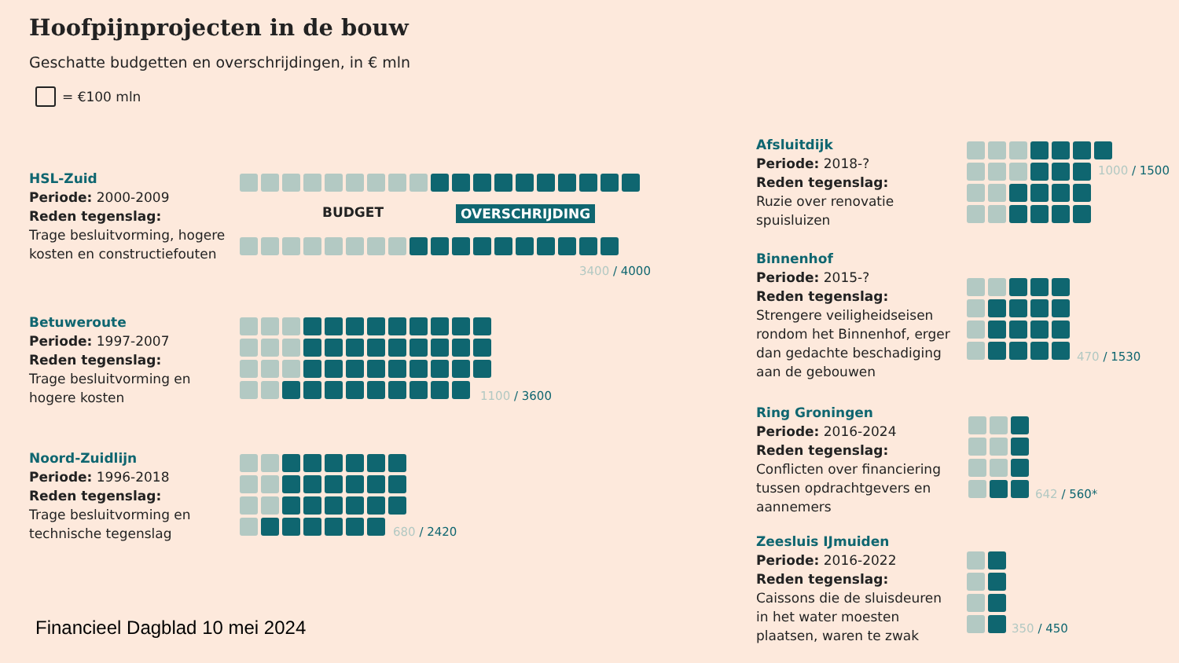Hoofpijnprojecten in de bouw
Geschatte budgetten en overschrijdingen, in € mln
= €100 mln
HSL-Zuid
Periode: 2000-2009
Reden tegenslag:
Trage besluitvorming, hogere
kosten en constructiefouten
BUDGET OVERSCHRIJDING
3400 / 4000
Betuweroute
Periode: 1997-2007
Reden tegenslag:
Trage besluitvorming en
hogere kosten
1100 / 3600
Noord-Zuidlijn
Periode: 1996-2018
Reden tegenslag:
Trage besluitvorming en
technische tegenslag
680 / 2420
Afsluitdijk
Periode: 2018-?
Reden tegenslag:
Ruzie over renovatie
spuisluizen
1000 / 1500
Binnenhof
Periode: 2015-?
Reden tegenslag:
Strengere veiligheidseisen
rondom het Binnenhof, erger
dan gedachte beschadiging
aan de gebouwen
470 / 1530
Ring Groningen
Periode: 2016-2024
Reden tegenslag:
Conflicten over financiering
tussen opdrachtgevers en
aannemers
642 / 560*
Zeesluis IJmuiden
Periode: 2016-2022
Reden tegenslag:
Caissons die de sluisdeuren
in het water moesten
plaatsen, waren te zwak
350 / 450
Financieel Dagblad 10 mei 2024